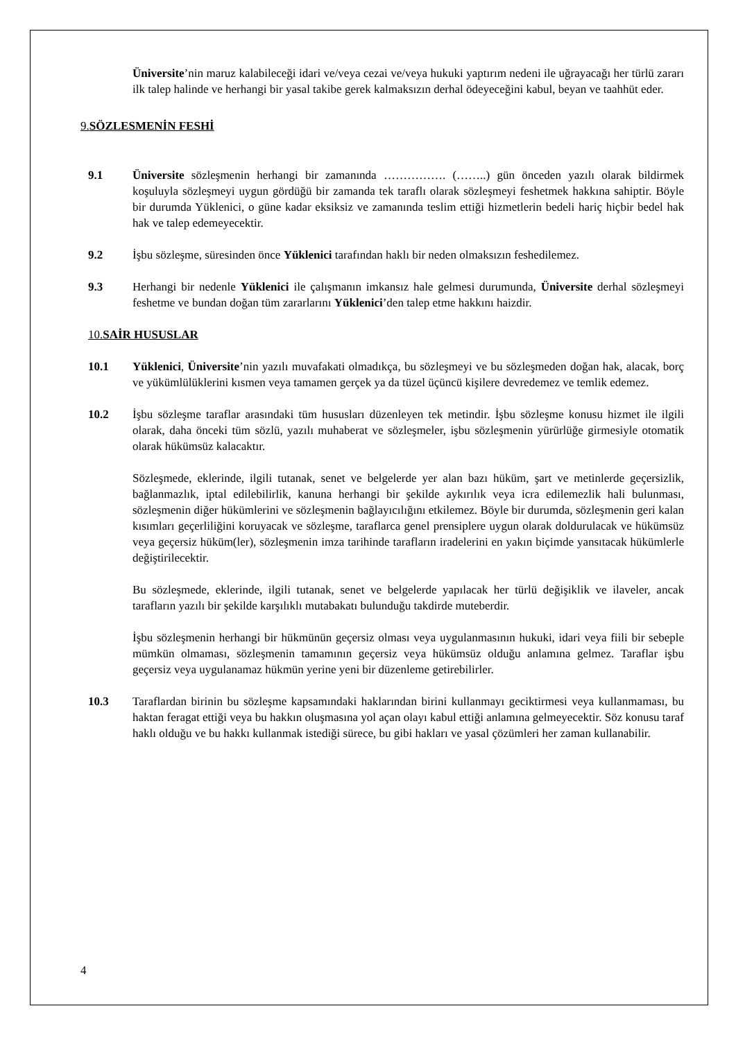Üniversite’nin maruz kalabileceği idari ve/veya cezai ve/veya hukuki yaptırım nedeni ile uğrayacağı her türlü zararı ilk talep halinde ve herhangi bir yasal takibe gerek kalmaksızın derhal ödeyeceğini kabul, beyan ve taahhüt eder.
9. SÖZLESMENİN FESHİ
9.1 Üniversite sözleşmenin herhangi bir zamanında ……………. (……..) gün önceden yazılı olarak bildirmek koşuluyla sözleşmeyi uygun gördüğü bir zamanda tek taraflı olarak sözleşmeyi feshetmek hakkına sahiptir. Böyle bir durumda Yüklenici, o güne kadar eksiksiz ve zamanında teslim ettiği hizmetlerin bedeli hariç hiçbir bedel hak hak ve talep edemeyecektir.
9.2 İşbu sözleşme, süresinden önce Yüklenici tarafından haklı bir neden olmaksızın feshedilemez.
9.3 Herhangi bir nedenle Yüklenici ile çalışmanın imkansız hale gelmesi durumunda, Üniversite derhal sözleşmeyi feshetme ve bundan doğan tüm zararlarını Yüklenici’den talep etme hakkını haizdir.
10. SAİR HUSUSLAR
10.1 Yüklenici, Üniversite’nin yazılı muvafakati olmadıkça, bu sözleşmeyi ve bu sözleşmeden doğan hak, alacak, borç ve yükümlülüklerini kısmen veya tamamen gerçek ya da tüzel üçüncü kişilere devredemez ve temlik edemez.
10.2 İşbu sözleşme taraflar arasındaki tüm hususları düzenleyen tek metindir. İşbu sözleşme konusu hizmet ile ilgili olarak, daha önceki tüm sözlü, yazılı muhaberat ve sözleşmeler, işbu sözleşmenin yürürlüğe girmesiyle otomatik olarak hükümsüz kalacaktır.
Sözleşmede, eklerinde, ilgili tutanak, senet ve belgelerde yer alan bazı hüküm, şart ve metinlerde geçersizlik, bağlanmazlık, iptal edilebilirlik, kanuna herhangi bir şekilde aykırılık veya icra edilemezlik hali bulunması, sözleşmenin diğer hükümlerini ve sözleşmenin bağlayıcılığını etkilemez. Böyle bir durumda, sözleşmenin geri kalan kısımları geçerliliğini koruyacak ve sözleşme, taraflarca genel prensiplere uygun olarak doldurulacak ve hükümsüz veya geçersiz hüküm(ler), sözleşmenin imza tarihinde tarafların iradelerini en yakın biçimde yansıtacak hükümlerle değiştirilecektir.
Bu sözleşmede, eklerinde, ilgili tutanak, senet ve belgelerde yapılacak her türlü değişiklik ve ilaveler, ancak tarafların yazılı bir şekilde karşılıklı mutabakatı bulunduğu takdirde muteberdir.
İşbu sözleşmenin herhangi bir hükmünün geçersiz olması veya uygulanmasının hukuki, idari veya fiili bir sebeple mümkün olmaması, sözleşmenin tamamının geçersiz veya hükümsüz olduğu anlamına gelmez. Taraflar işbu geçersiz veya uygulanamaz hükmün yerine yeni bir düzenleme getirebilirler.
10.3 Taraflardan birinin bu sözleşme kapsamındaki haklarından birini kullanmayı geciktirmesi veya kullanmaması, bu haktan feragat ettiği veya bu hakkın oluşmasına yol açan olayı kabul ettiği anlamına gelmeyecektir. Söz konusu taraf haklı olduğu ve bu hakkı kullanmak istediği sürece, bu gibi hakları ve yasal çözümleri her zaman kullanabilir.
4